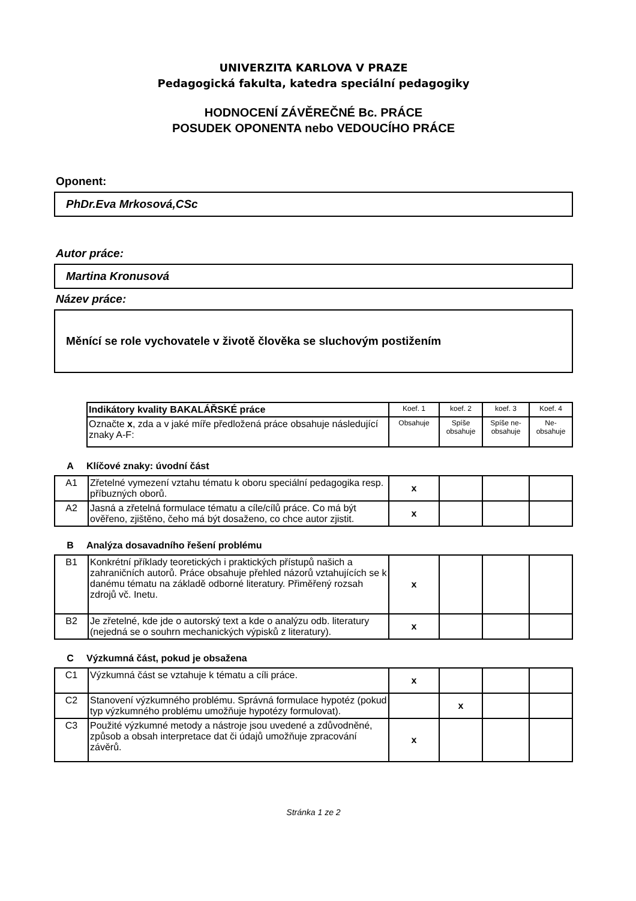UNIVERZITA KARLOVA V PRAZE
Pedagogická fakulta, katedra speciální pedagogiky
HODNOCENÍ ZÁVĚREČNÉ Bc. PRÁCE
POSUDEK OPONENTA nebo VEDOUCÍHO PRÁCE
Oponent:
PhDr.Eva Mrkosová,CSc
Autor práce:
Martina Kronusová
Název práce:
Měnící se role vychovatele v životě člověka se sluchovým postižením
| Indikátory kvality BAKALÁŘSKÉ práce | Koef. 1 | koef. 2 | koef. 3 | Koef. 4 |
| --- | --- | --- | --- | --- |
| Označte x , zda a v jaké míře předložená práce obsahuje následující znaky A-F: | Obsahuje | Spíše obsahuje | Spíše ne-obsahuje | Ne-obsahuje |
A Klíčové znaky: úvodní část
| A1 | Zřetelné vymezení vztahu tématu k oboru speciální pedagogika resp. příbuzných oborů. | x | | | |
| A2 | Jasná a zřetelná formulace tématu a cíle/cílů práce. Co má být ověřeno, zjištěno, čeho má být dosaženo, co chce autor zjistit. | x | | | |
B Analýza dosavadního řešení problému
| B1 | Konkrétní příklady teoretických i praktických přístupů našich a zahraničních autorů. Práce obsahuje přehled názorů vztahujících se k danému tématu na základě odborné literatury. Přiměřený rozsah zdrojů vč. Inetu. | x | | | |
| B2 | Je zřetelné, kde jde o autorský text a kde o analýzu odb. literatury (nejedná se o souhrn mechanických výpisků z literatury). | x | | | |
C Výzkumná část, pokud je obsažena
| C1 | Výzkumná část se vztahuje k tématu a cíli práce. | x | | | |
| C2 | Stanovení výzkumného problému. Správná formulace hypotéz (pokud typ výzkumného problému umožňuje hypotézy formulovat). | | x | | |
| C3 | Použité výzkumné metody a nástroje jsou uvedené a zdůvodněné, způsob a obsah interpretace dat či údajů umožňuje zpracování závěrů. | x | | | |
Stránka 1 ze 2